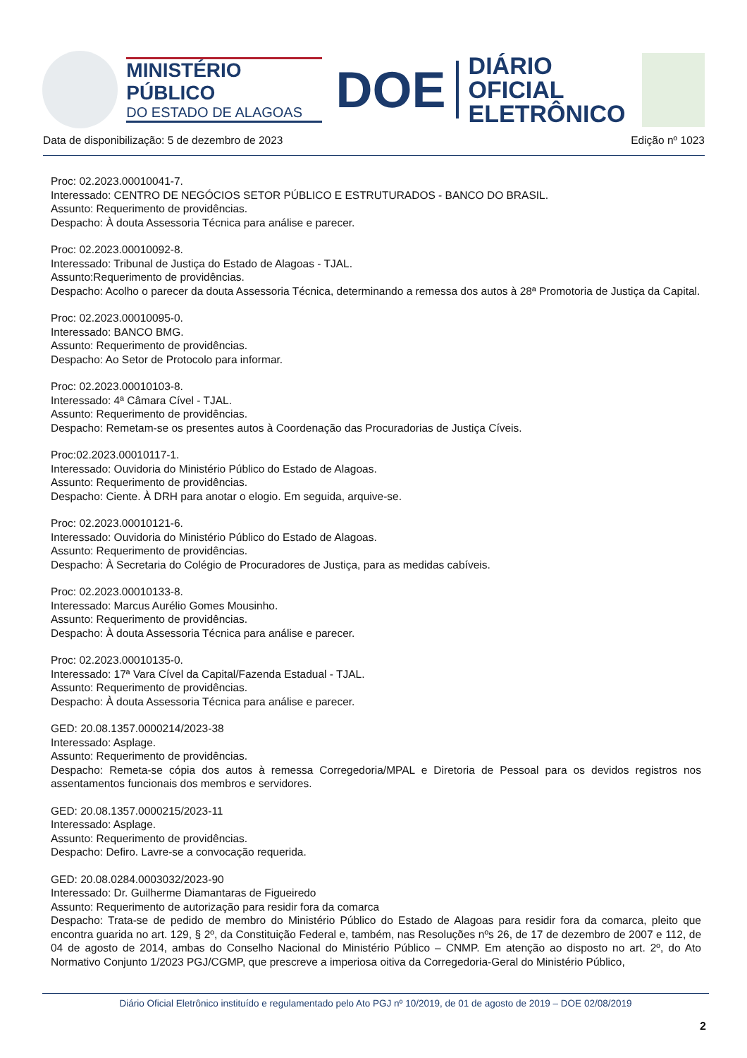MINISTÉRIO PÚBLICO
DO ESTADO DE ALAGOAS
DOE
DIÁRIO OFICIAL
ELETRÔNICO
Data de disponibilização: 5 de dezembro de 2023 Edição nº 1023
Proc: 02.2023.00010041-7.
Interessado: CENTRO DE NEGÓCIOS SETOR PÚBLICO E ESTRUTURADOS - BANCO DO BRASIL.
Assunto: Requerimento de providências.
Despacho: À douta Assessoria Técnica para análise e parecer.
Proc: 02.2023.00010092-8.
Interessado: Tribunal de Justiça do Estado de Alagoas - TJAL.
Assunto:Requerimento de providências.
Despacho: Acolho o parecer da douta Assessoria Técnica, determinando a remessa dos autos à 28ª Promotoria de Justiça da Capital.
Proc: 02.2023.00010095-0.
Interessado: BANCO BMG.
Assunto: Requerimento de providências.
Despacho: Ao Setor de Protocolo para informar.
Proc: 02.2023.00010103-8.
Interessado: 4ª Câmara Cível - TJAL.
Assunto: Requerimento de providências.
Despacho: Remetam-se os presentes autos à Coordenação das Procuradorias de Justiça Cíveis.
Proc:02.2023.00010117-1.
Interessado: Ouvidoria do Ministério Público do Estado de Alagoas.
Assunto: Requerimento de providências.
Despacho: Ciente. À DRH para anotar o elogio. Em seguida, arquive-se.
Proc: 02.2023.00010121-6.
Interessado: Ouvidoria do Ministério Público do Estado de Alagoas.
Assunto: Requerimento de providências.
Despacho: À Secretaria do Colégio de Procuradores de Justiça, para as medidas cabíveis.
Proc: 02.2023.00010133-8.
Interessado: Marcus Aurélio Gomes Mousinho.
Assunto: Requerimento de providências.
Despacho: À douta Assessoria Técnica para análise e parecer.
Proc: 02.2023.00010135-0.
Interessado: 17ª Vara Cível da Capital/Fazenda Estadual - TJAL.
Assunto: Requerimento de providências.
Despacho: À douta Assessoria Técnica para análise e parecer.
GED: 20.08.1357.0000214/2023-38
Interessado: Asplage.
Assunto: Requerimento de providências.
Despacho: Remeta-se cópia dos autos à remessa Corregedoria/MPAL e Diretoria de Pessoal para os devidos registros nos assentamentos funcionais dos membros e servidores.
GED: 20.08.1357.0000215/2023-11
Interessado: Asplage.
Assunto: Requerimento de providências.
Despacho: Defiro. Lavre-se a convocação requerida.
GED: 20.08.0284.0003032/2023-90
Interessado: Dr. Guilherme Diamantaras de Figueiredo
Assunto: Requerimento de autorização para residir fora da comarca
Despacho: Trata-se de pedido de membro do Ministério Público do Estado de Alagoas para residir fora da comarca, pleito que encontra guarida no art. 129, § 2º, da Constituição Federal e, também, nas Resoluções nºs 26, de 17 de dezembro de 2007 e 112, de 04 de agosto de 2014, ambas do Conselho Nacional do Ministério Público – CNMP. Em atenção ao disposto no art. 2º, do Ato Normativo Conjunto 1/2023 PGJ/CGMP, que prescreve a imperiosa oitiva da Corregedoria-Geral do Ministério Público,
Diário Oficial Eletrônico instituído e regulamentado pelo Ato PGJ nº 10/2019, de 01 de agosto de 2019 – DOE 02/08/2019
2